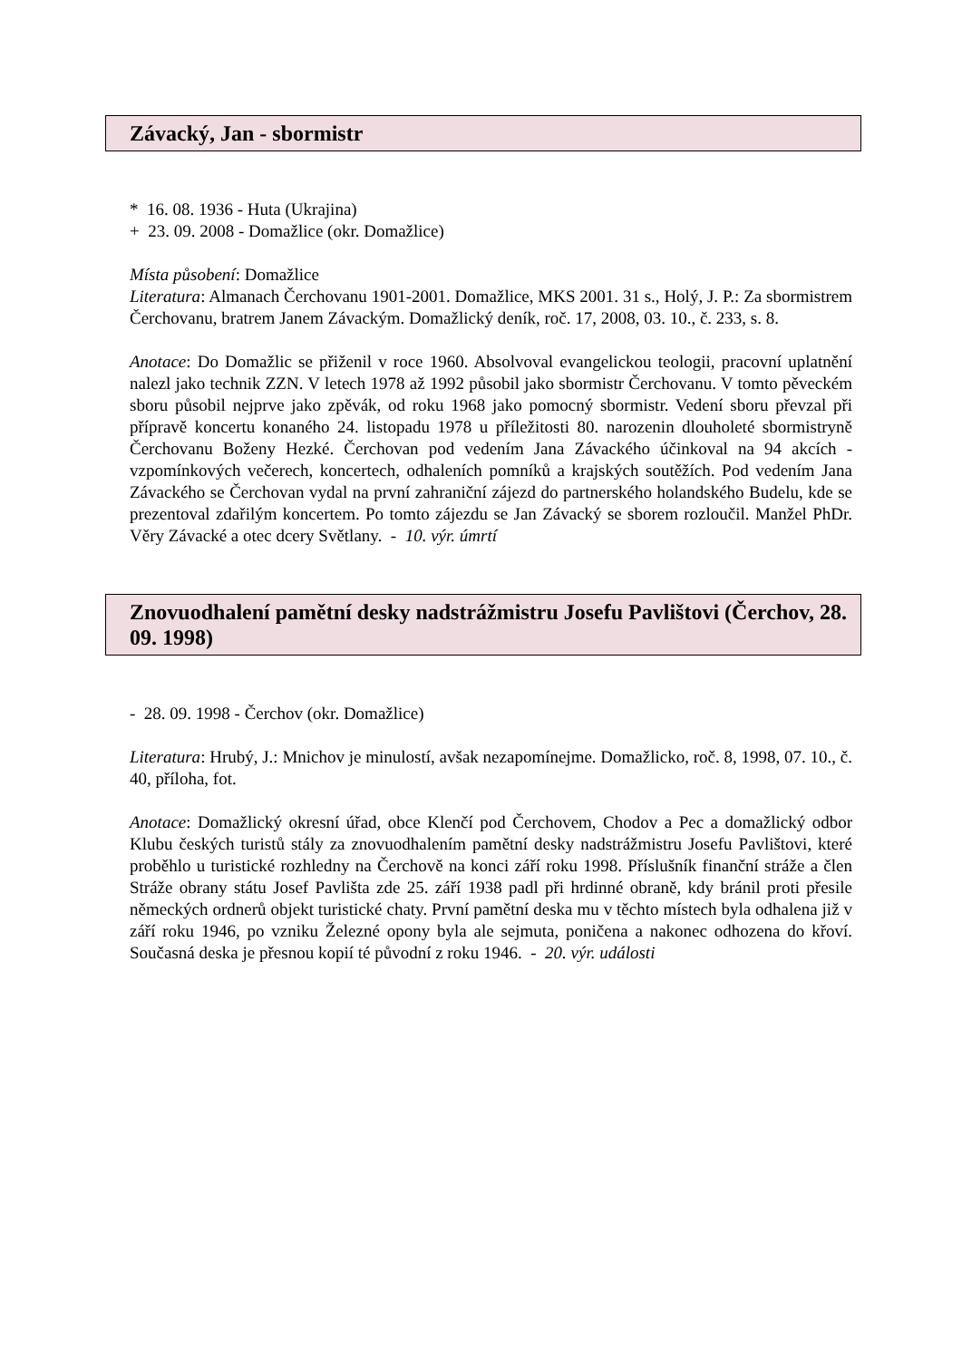Závacký, Jan - sbormistr
* 16. 08. 1936 - Huta (Ukrajina)
+ 23. 09. 2008 - Domažlice (okr. Domažlice)
Místa působení: Domažlice
Literatura: Almanach Čerchovanu 1901-2001. Domažlice, MKS 2001. 31 s., Holý, J. P.: Za sbormistrem Čerchovanu, bratrem Janem Závackým. Domažlický deník, roč. 17, 2008, 03. 10., č. 233, s. 8.
Anotace: Do Domažlic se přiženil v roce 1960. Absolvoval evangelickou teologii, pracovní uplatnění nalezl jako technik ZZN. V letech 1978 až 1992 působil jako sbormistr Čerchovanu. V tomto pěveckém sboru působil nejprve jako zpěvák, od roku 1968 jako pomocný sbormistr. Vedení sboru převzal při přípravě koncertu konaného 24. listopadu 1978 u příležitosti 80. narozenin dlouholeté sbormistryně Čerchovanu Boženy Hezké. Čerchovan pod vedením Jana Závackého účinkoval na 94 akcích - vzpomínkových večerech, koncertech, odhaleních pomníků a krajských soutěžích. Pod vedením Jana Závackého se Čerchovan vydal na první zahraniční zájezd do partnerského holandského Budelu, kde se prezentoval zdařilým koncertem. Po tomto zájezdu se Jan Závacký se sborem rozloučil. Manžel PhDr. Věry Závacké a otec dcery Světlany. - 10. výr. úmrtí
Znovuodhalení pamětní desky nadstrážmistru Josefu Pavlištovi (Čerchov, 28. 09. 1998)
- 28. 09. 1998 - Čerchov (okr. Domažlice)
Literatura: Hrubý, J.: Mnichov je minulostí, avšak nezapomínejme. Domažlicko, roč. 8, 1998, 07. 10., č. 40, příloha, fot.
Anotace: Domažlický okresní úřad, obce Klenčí pod Čerchovem, Chodov a Pec a domažlický odbor Klubu českých turistů stály za znovuodhalením pamětní desky nadstrážmistru Josefu Pavlištovi, které proběhlo u turistické rozhledny na Čerchově na konci září roku 1998. Příslušník finanční stráže a člen Stráže obrany státu Josef Pavlišta zde 25. září 1938 padl při hrdinné obraně, kdy bránil proti přesile německých ordnerů objekt turistické chaty. První pamětní deska mu v těchto místech byla odhalena již v září roku 1946, po vzniku Železné opony byla ale sejmuta, poničena a nakonec odhozena do křoví. Současná deska je přesnou kopií té původní z roku 1946. - 20. výr. události